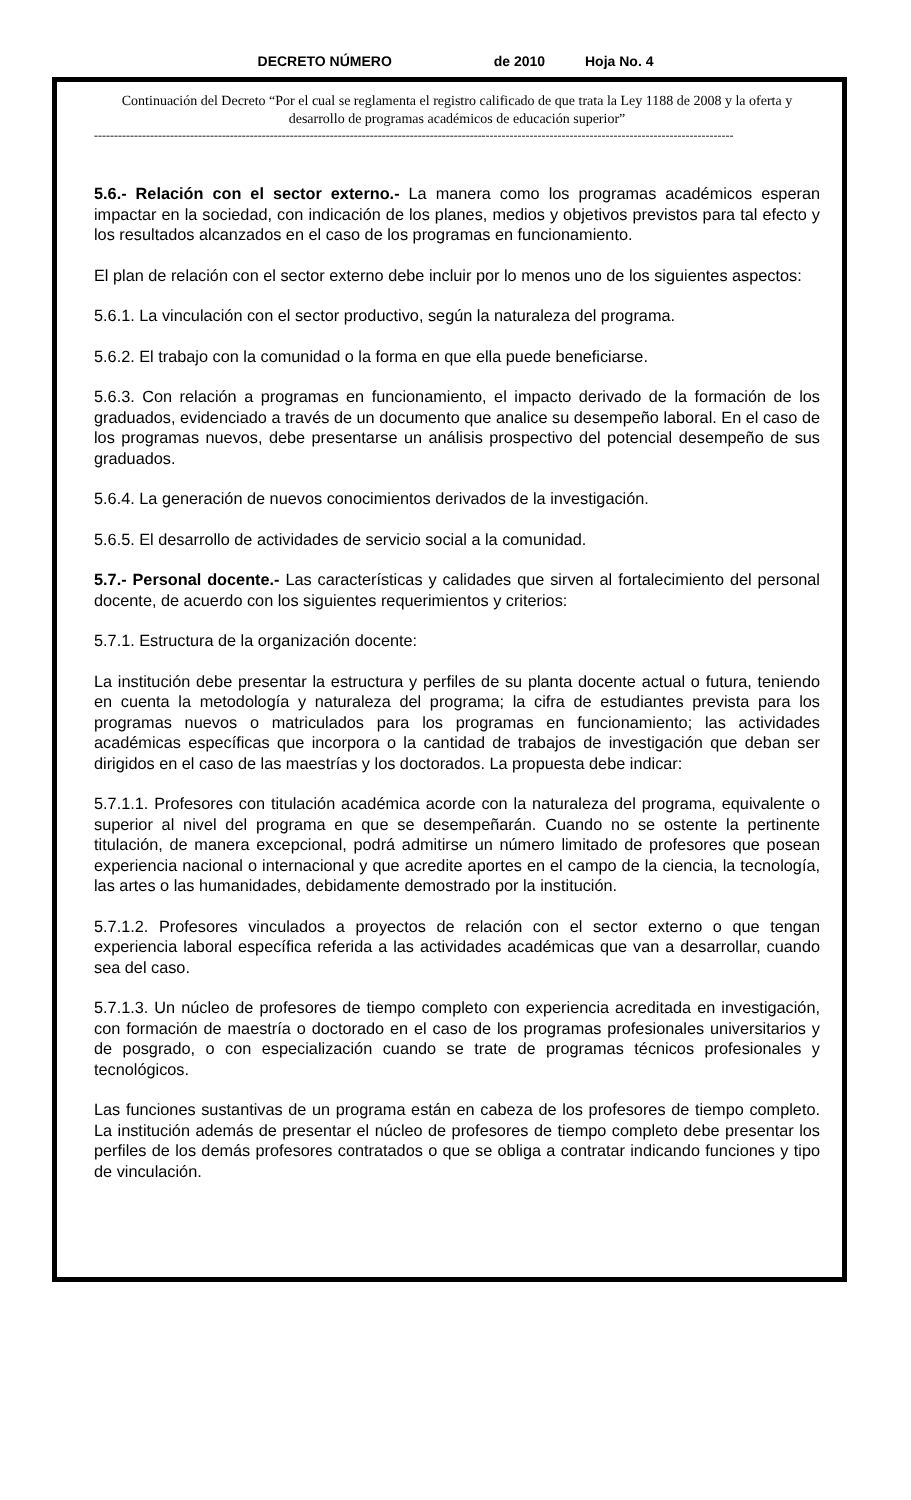DECRETO NÚMERO de 2010 Hoja No. 4
Continuación del Decreto “Por el cual se reglamenta el registro calificado de que trata la Ley 1188 de 2008 y la oferta y desarrollo de programas académicos de educación superior”
----------------------------------------------------------------------------------------------------------------------------------------------------------------
5.6.- Relación con el sector externo.- La manera como los programas académicos esperan impactar en la sociedad, con indicación de los planes, medios y objetivos previstos para tal efecto y los resultados alcanzados en el caso de los programas en funcionamiento.
El plan de relación con el sector externo debe incluir por lo menos uno de los siguientes aspectos:
5.6.1. La vinculación con el sector productivo, según la naturaleza del programa.
5.6.2. El trabajo con la comunidad o la forma en que ella puede beneficiarse.
5.6.3. Con relación a programas en funcionamiento, el impacto derivado de la formación de los graduados, evidenciado a través de un documento que analice su desempeño laboral. En el caso de los programas nuevos, debe presentarse un análisis prospectivo del potencial desempeño de sus graduados.
5.6.4. La generación de nuevos conocimientos derivados de la investigación.
5.6.5. El desarrollo de actividades de servicio social a la comunidad.
5.7.- Personal docente.- Las características y calidades que sirven al fortalecimiento del personal docente, de acuerdo con los siguientes requerimientos y criterios:
5.7.1. Estructura de la organización docente:
La institución debe presentar la estructura y perfiles de su planta docente actual o futura, teniendo en cuenta la metodología y naturaleza del programa; la cifra de estudiantes prevista para los programas nuevos o matriculados para los programas en funcionamiento; las actividades académicas específicas que incorpora o la cantidad de trabajos de investigación que deban ser dirigidos en el caso de las maestrías y los doctorados. La propuesta debe indicar:
5.7.1.1. Profesores con titulación académica acorde con la naturaleza del programa, equivalente o superior al nivel del programa en que se desempeñarán. Cuando no se ostente la pertinente titulación, de manera excepcional, podrá admitirse un número limitado de profesores que posean experiencia nacional o internacional y que acredite aportes en el campo de la ciencia, la tecnología, las artes o las humanidades, debidamente demostrado por la institución.
5.7.1.2. Profesores vinculados a proyectos de relación con el sector externo o que tengan experiencia laboral específica referida a las actividades académicas que van a desarrollar, cuando sea del caso.
5.7.1.3. Un núcleo de profesores de tiempo completo con experiencia acreditada en investigación, con formación de maestría o doctorado en el caso de los programas profesionales universitarios y de posgrado, o con especialización cuando se trate de programas técnicos profesionales y tecnológicos.
Las funciones sustantivas de un programa están en cabeza de los profesores de tiempo completo. La institución además de presentar el núcleo de profesores de tiempo completo debe presentar los perfiles de los demás profesores contratados o que se obliga a contratar indicando funciones y tipo de vinculación.